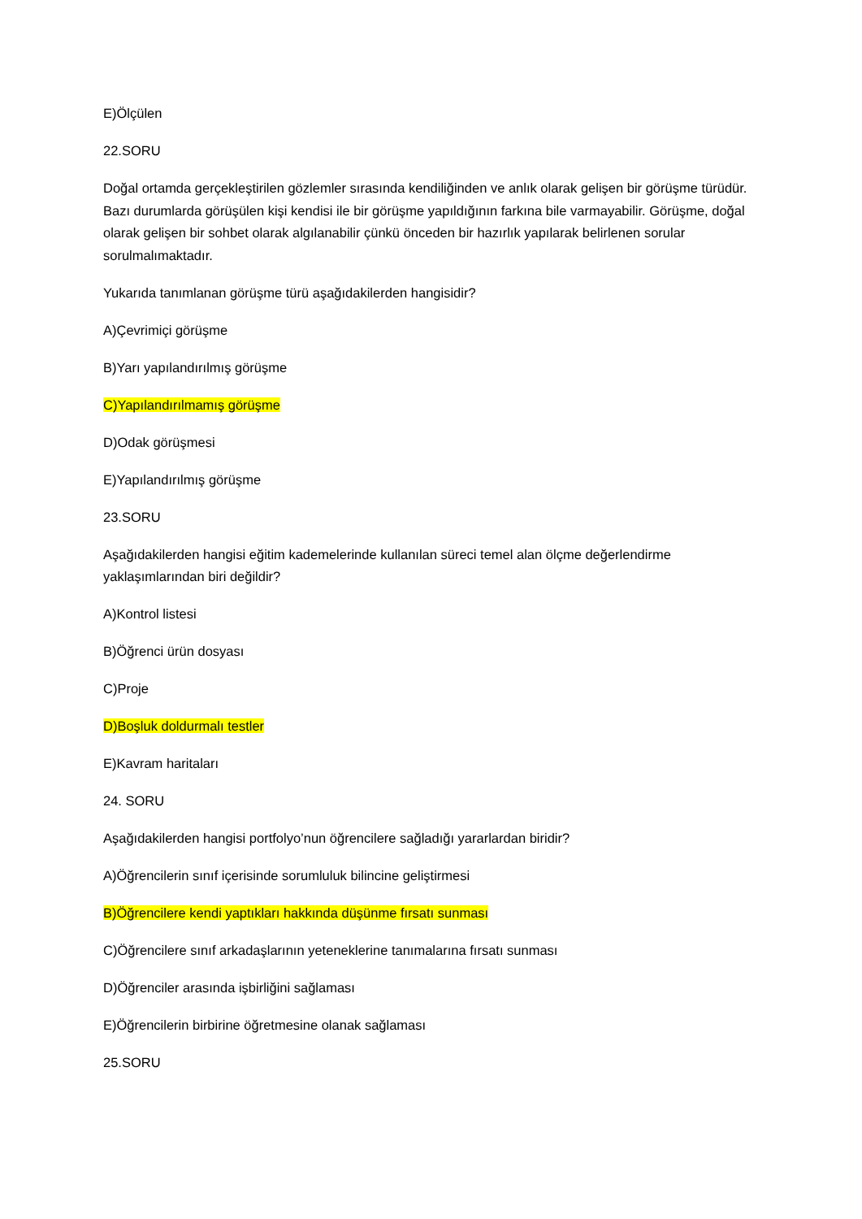E)Ölçülen
22.SORU
Doğal ortamda gerçekleştirilen gözlemler sırasında kendiliğinden ve anlık olarak gelişen bir görüşme türüdür. Bazı durumlarda görüşülen kişi kendisi ile bir görüşme yapıldığının farkına bile varmayabilir. Görüşme, doğal olarak gelişen bir sohbet olarak algılanabilir çünkü önceden bir hazırlık yapılarak belirlenen sorular sorulmalımaktadır.
Yukarıda tanımlanan görüşme türü aşağıdakilerden hangisidir?
A)Çevrimiçi görüşme
B)Yarı yapılandırılmış görüşme
C)Yapılandırılmamış görüşme
D)Odak görüşmesi
E)Yapılandırılmış görüşme
23.SORU
Aşağıdakilerden hangisi eğitim kademelerinde kullanılan süreci temel alan ölçme değerlendirme yaklaşımlarından biri değildir?
A)Kontrol listesi
B)Öğrenci ürün dosyası
C)Proje
D)Boşluk doldurmalı testler
E)Kavram haritaları
24. SORU
Aşağıdakilerden hangisi portfolyo’nun öğrencilere sağladığı yararlardan biridir?
A)Öğrencilerin sınıf içerisinde sorumluluk bilincine geliştirmesi
B)Öğrencilere kendi yaptıkları hakkında düşünme fırsatı sunması
C)Öğrencilere sınıf arkadaşlarının yeteneklerine tanımalarına fırsatı sunması
D)Öğrenciler arasında işbirliğini sağlaması
E)Öğrencilerin birbirine öğretmesine olanak sağlaması
25.SORU